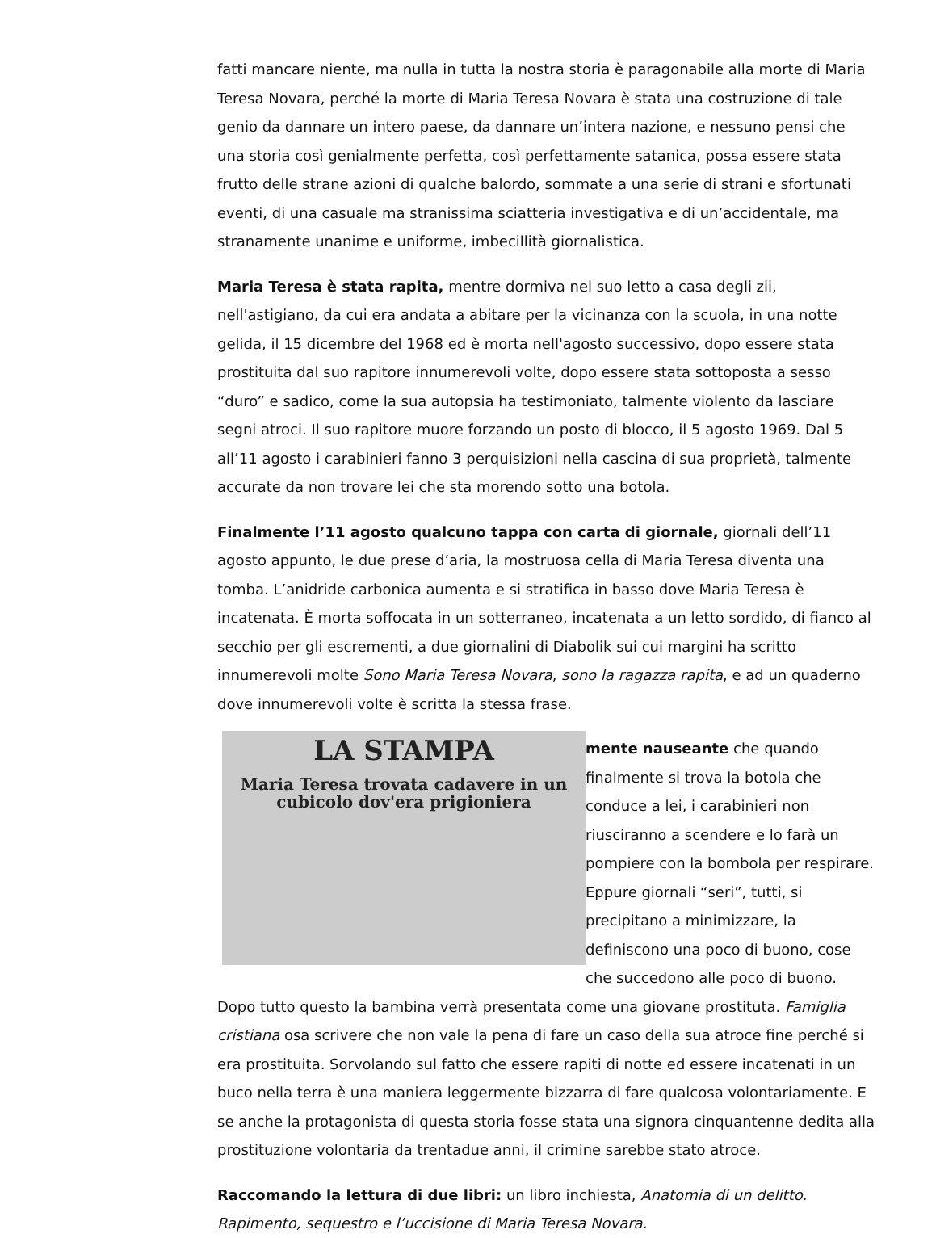fatti mancare niente, ma nulla in tutta la nostra storia è paragonabile alla morte di Maria Teresa Novara, perché la morte di Maria Teresa Novara è stata una costruzione di tale genio da dannare un intero paese, da dannare un’intera nazione, e nessuno pensi che una storia così genialmente perfetta, così perfettamente satanica, possa essere stata frutto delle strane azioni di qualche balordo, sommate a una serie di strani e sfortunati eventi, di una casuale ma stranissima sciatteria investigativa e di un’accidentale, ma stranamente unanime e uniforme, imbecillità giornalistica.
Maria Teresa è stata rapita, mentre dormiva nel suo letto a casa degli zii, nell'astigiano, da cui era andata a abitare per la vicinanza con la scuola, in una notte gelida, il 15 dicembre del 1968 ed è morta nell'agosto successivo, dopo essere stata prostituita dal suo rapitore innumerevoli volte, dopo essere stata sottoposta a sesso “duro” e sadico, come la sua autopsia ha testimoniato, talmente violento da lasciare segni atroci. Il suo rapitore muore forzando un posto di blocco, il 5 agosto 1969. Dal 5 all’11 agosto i carabinieri fanno 3 perquisizioni nella cascina di sua proprietà, talmente accurate da non trovare lei che sta morendo sotto una botola.
Finalmente l’11 agosto qualcuno tappa con carta di giornale, giornali dell’11 agosto appunto, le due prese d’aria, la mostruosa cella di Maria Teresa diventa una tomba. L’anidride carbonica aumenta e si stratifica in basso dove Maria Teresa è incatenata. È morta soffocata in un sotterraneo, incatenata a un letto sordido, di fianco al secchio per gli escrementi, a due giornalini di Diabolik sui cui margini ha scritto innumerevoli molte Sono Maria Teresa Novara, sono la ragazza rapita, e ad un quaderno dove innumerevoli volte è scritta la stessa frase.
LA STAMPA
Maria Teresa trovata cadavere in un cubicolo dov'era prigioniera
mente nauseante che quando finalmente si trova la botola che conduce a lei, i carabinieri non riusciranno a scendere e lo farà un pompiere con la bombola per respirare. Eppure giornali “seri”, tutti, si precipitano a minimizzare, la definiscono una poco di buono, cose che succedono alle poco di buono. Dopo tutto questo la bambina verrà presentata come una giovane prostituta. Famiglia cristiana osa scrivere che non vale la pena di fare un caso della sua atroce fine perché si era prostituita. Sorvolando sul fatto che essere rapiti di notte ed essere incatenati in un buco nella terra è una maniera leggermente bizzarra di fare qualcosa volontariamente. E se anche la protagonista di questa storia fosse stata una signora cinquantenne dedita alla prostituzione volontaria da trentadue anni, il crimine sarebbe stato atroce.
Raccomando la lettura di due libri: un libro inchiesta, Anatomia di un delitto. Rapimento, sequestro e l’uccisione di Maria Teresa Novara.